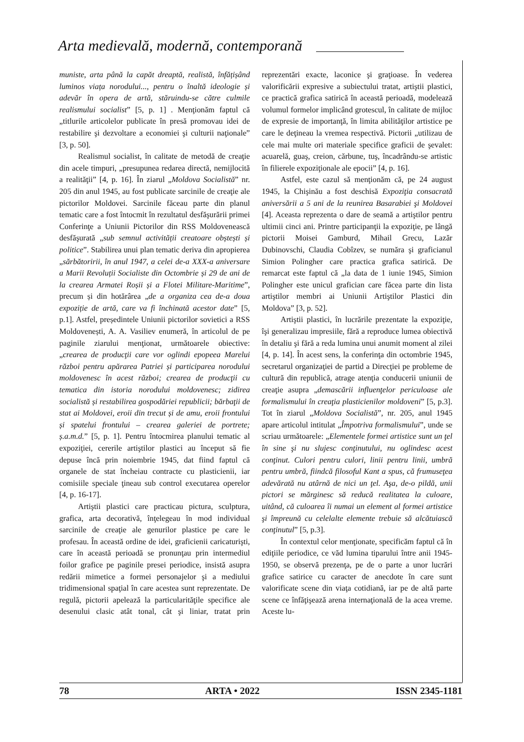Arta medievală, modernă, contemporană
muniste, arta până la capăt dreaptă, realistă, înfățișând luminos viața norodului..., pentru o înaltă ideologie și adevăr în opera de artă, stăruindu-se către culmile realismului socialist” [5, p. 1] . Menţionăm faptul că „titlurile articolelor publicate în presă promovau idei de restabilire şi dezvoltare a economiei şi culturii naţionale” [3, p. 50].
Realismul socialist, în calitate de metodă de creaţie din acele timpuri, „presupunea redarea directă, nemijlocită a realităţii” [4, p. 16]. În ziarul „Moldova Socialistă” nr. 205 din anul 1945, au fost publicate sarcinile de creaţie ale pictorilor Moldovei. Sarcinile făceau parte din planul tematic care a fost întocmit în rezultatul desfăşurării primei Conferinţe a Uniunii Pictorilor din RSS Moldovenească desfăşurată „sub semnul activității creatoare obștești și politice”. Stabilirea unui plan tematic deriva din apropierea „sărbătoririi, în anul 1947, a celei de-a XXX-a aniversare a Marii Revoluții Socialiste din Octombrie și 29 de ani de la crearea Armatei Roșii și a Flotei Militare-Maritime”, precum și din hotărârea „de a organiza cea de-a doua expoziție de artă, care va fi închinată acestor date” [5, p.1]. Astfel, președintele Uniunii pictorilor sovietici a RSS Moldovenești, A. A. Vasiliev enumeră, în articolul de pe paginile ziarului menţionat, următoarele obiective: „crearea de producţii care vor oglindi epopeea Marelui război pentru apărarea Patriei și participarea norodului moldovenesc în acest război; crearea de producţii cu tematica din istoria norodului moldovenesc; zidirea socialistă și restabilirea gospodăriei republicii; bărbaţii de stat ai Moldovei, eroii din trecut și de amu, eroii frontului și spatelui frontului – crearea galeriei de portrete; ș.a.m.d.” [5, p. 1]. Pentru întocmirea planului tematic al expoziţiei, cererile artiştilor plastici au început să fie depuse încă prin noiembrie 1945, dat fiind faptul că organele de stat încheiau contracte cu plasticienii, iar comisiile speciale ţineau sub control executarea operelor [4, p. 16-17].
Artiştii plastici care practicau pictura, sculptura, grafica, arta decorativă, înţelegeau în mod individual sarcinile de creaţie ale genurilor plastice pe care le profesau. În această ordine de idei, graficienii caricaturişti, care în această perioadă se pronunţau prin intermediul foilor grafice pe paginile presei periodice, insistă asupra redării mimetice a formei personajelor şi a mediului tridimensional spaţial în care acestea sunt reprezentate. De regulă, pictorii apelează la particularităţile specifice ale desenului clasic atât tonal, cât şi liniar, tratat prin reprezentări exacte, laconice şi graţioase. În vederea valorificării expresive a subiectului tratat, artiştii plastici, ce practică grafica satirică în această perioadă, modelează volumul formelor implicând grotescul, în calitate de mijloc de expresie de importanţă, în limita abilităţilor artistice pe care le deţineau la vremea respectivă. Pictorii „utilizau de cele mai multe ori materiale specifice graficii de şevalet: acuarelă, guaş, creion, cărbune, tuş, încadrându-se artistic în filierele expoziţionale ale epocii” [4, p. 16].
Astfel, este cazul să menţionăm că, pe 24 august 1945, la Chişinău a fost deschisă Expoziţia consacrată aniversării a 5 ani de la reunirea Basarabiei şi Moldovei [4]. Aceasta reprezenta o dare de seamă a artiştilor pentru ultimii cinci ani. Printre participanţii la expoziţie, pe lângă pictorii Moisei Gamburd, Mihail Grecu, Lazăr Dubinovschi, Claudia Cobîzev, se număra şi graficianul Simion Polingher care practica grafica satirică. De remarcat este faptul că „la data de 1 iunie 1945, Simion Polingher este unicul grafician care făcea parte din lista artiştilor membri ai Uniunii Artiştilor Plastici din Moldova” [3, p. 52].
Artiştii plastici, în lucrările prezentate la expoziţie, îşi generalizau impresiile, fără a reproduce lumea obiectivă în detaliu şi fără a reda lumina unui anumit moment al zilei [4, p. 14]. În acest sens, la conferinţa din octombrie 1945, secretarul organizaţiei de partid a Direcţiei pe probleme de cultură din republică, atrage atenţia conducerii uniunii de creaţie asupra „demascării influenţelor periculoase ale formalismului în creaţia plasticienilor moldoveni” [5, p.3]. Tot în ziarul „Moldova Socialistă”, nr. 205, anul 1945 apare articolul intitulat „Împotriva formalismului”, unde se scriau următoarele: „Elementele formei artistice sunt un ţel în sine şi nu slujesc conţinutului, nu oglindesc acest conţinut. Culori pentru culori, linii pentru linii, umbră pentru umbră, fiindcă filosoful Kant a spus, că frumuseţea adevărată nu atârnă de nici un ţel. Aşa, de-o pildă, unii pictori se mărginesc să reducă realitatea la culoare, uitând, că culoarea îi numai un element al formei artistice şi împreună cu celelalte elemente trebuie să alcătuiască conţinutul” [5, p.3].
În contextul celor menţionate, specificăm faptul că în ediţiile periodice, ce văd lumina tiparului între anii 1945-1950, se observă prezenţa, pe de o parte a unor lucrări grafice satirice cu caracter de anecdote în care sunt valorificate scene din viaţa cotidiană, iar pe de altă parte scene ce înfăţişează arena internaţională de la acea vreme. Aceste lu-
78 ARTA • 2022 ISSN 2345-1181